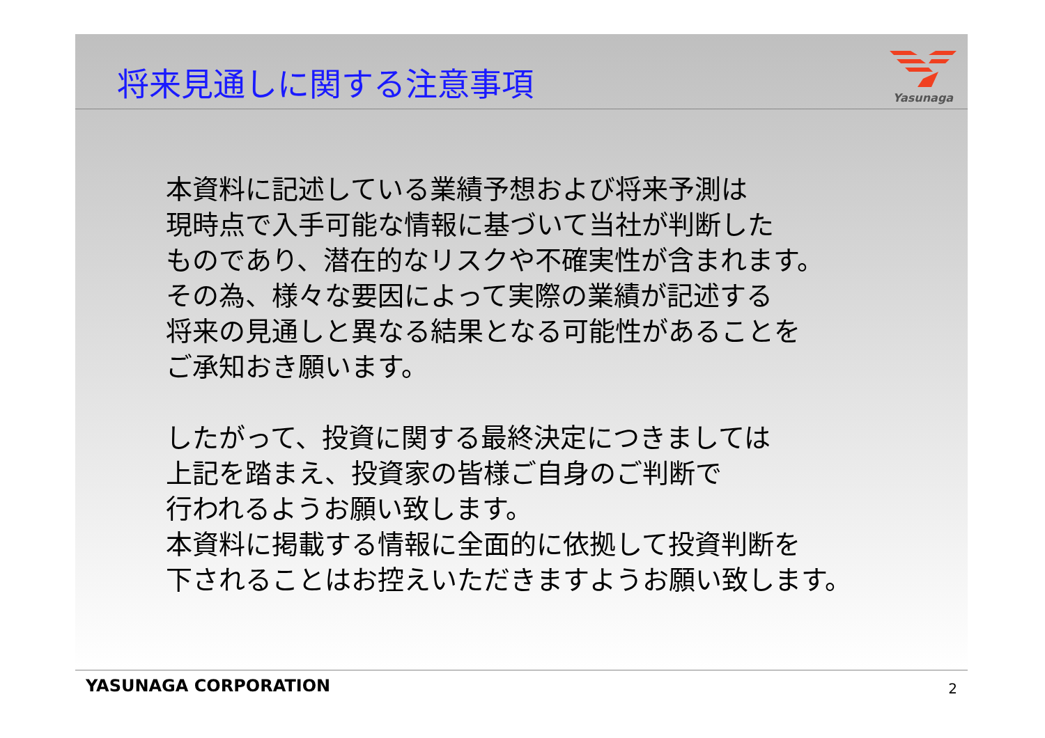将来見通しに関する注意事項
Yasunaga
本資料に記述している業績予想および将来予測は
現時点で入手可能な情報に基づいて当社が判断した
ものであり、潜在的なリスクや不確実性が含まれます。
その為、様々な要因によって実際の業績が記述する
将来の見通しと異なる結果となる可能性があることを
ご承知おき願います。
したがって、投資に関する最終決定につきましては
上記を踏まえ、投資家の皆様ご自身のご判断で
行われるようお願い致します。
本資料に掲載する情報に全面的に依拠して投資判断を
下されることはお控えいただきますようお願い致します。
YASUNAGA CORPORATION 2